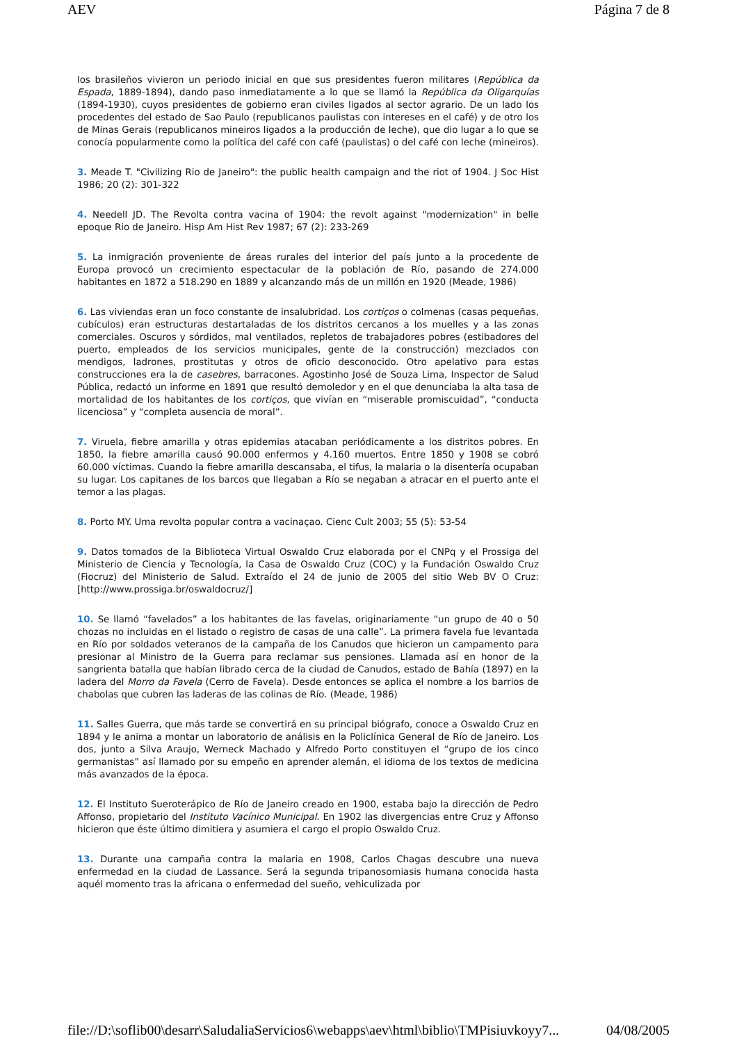AEV Página 7 de 8
los brasileños vivieron un periodo inicial en que sus presidentes fueron militares (República da Espada, 1889-1894), dando paso inmediatamente a lo que se llamó la República da Oligarquías (1894-1930), cuyos presidentes de gobierno eran civiles ligados al sector agrario. De un lado los procedentes del estado de Sao Paulo (republicanos paulistas con intereses en el café) y de otro los de Minas Gerais (republicanos mineiros ligados a la producción de leche), que dio lugar a lo que se conocía popularmente como la política del café con café (paulistas) o del café con leche (mineiros).
3. Meade T. "Civilizing Rio de Janeiro": the public health campaign and the riot of 1904. J Soc Hist 1986; 20 (2): 301-322
4. Needell JD. The Revolta contra vacina of 1904: the revolt against "modernization" in belle epoque Rio de Janeiro. Hisp Am Hist Rev 1987; 67 (2): 233-269
5. La inmigración proveniente de áreas rurales del interior del país junto a la procedente de Europa provocó un crecimiento espectacular de la población de Río, pasando de 274.000 habitantes en 1872 a 518.290 en 1889 y alcanzando más de un millón en 1920 (Meade, 1986)
6. Las viviendas eran un foco constante de insalubridad. Los cortiços o colmenas (casas pequeñas, cubículos) eran estructuras destartaladas de los distritos cercanos a los muelles y a las zonas comerciales. Oscuros y sórdidos, mal ventilados, repletos de trabajadores pobres (estibadores del puerto, empleados de los servicios municipales, gente de la construcción) mezclados con mendigos, ladrones, prostitutas y otros de oficio desconocido. Otro apelativo para estas construcciones era la de casebres, barracones. Agostinho José de Souza Lima, Inspector de Salud Pública, redactó un informe en 1891 que resultó demoledor y en el que denunciaba la alta tasa de mortalidad de los habitantes de los cortiços, que vivían en “miserable promiscuidad”, “conducta licenciosa” y “completa ausencia de moral”.
7. Viruela, fiebre amarilla y otras epidemias atacaban periódicamente a los distritos pobres. En 1850, la fiebre amarilla causó 90.000 enfermos y 4.160 muertos. Entre 1850 y 1908 se cobró 60.000 víctimas. Cuando la fiebre amarilla descansaba, el tifus, la malaria o la disentería ocupaban su lugar. Los capitanes de los barcos que llegaban a Río se negaban a atracar en el puerto ante el temor a las plagas.
8. Porto MY. Uma revolta popular contra a vacinaçao. Cienc Cult 2003; 55 (5): 53-54
9. Datos tomados de la Biblioteca Virtual Oswaldo Cruz elaborada por el CNPq y el Prossiga del Ministerio de Ciencia y Tecnología, la Casa de Oswaldo Cruz (COC) y la Fundación Oswaldo Cruz (Fiocruz) del Ministerio de Salud. Extraído el 24 de junio de 2005 del sitio Web BV O Cruz: [http://www.prossiga.br/oswaldocruz/]
10. Se llamó “favelados” a los habitantes de las favelas, originariamente “un grupo de 40 o 50 chozas no incluidas en el listado o registro de casas de una calle”. La primera favela fue levantada en Río por soldados veteranos de la campaña de los Canudos que hicieron un campamento para presionar al Ministro de la Guerra para reclamar sus pensiones. Llamada así en honor de la sangrienta batalla que habían librado cerca de la ciudad de Canudos, estado de Bahía (1897) en la ladera del Morro da Favela (Cerro de Favela). Desde entonces se aplica el nombre a los barrios de chabolas que cubren las laderas de las colinas de Río. (Meade, 1986)
11. Salles Guerra, que más tarde se convertirá en su principal biógrafo, conoce a Oswaldo Cruz en 1894 y le anima a montar un laboratorio de análisis en la Policlínica General de Río de Janeiro. Los dos, junto a Silva Araujo, Werneck Machado y Alfredo Porto constituyen el “grupo de los cinco germanistas” así llamado por su empeño en aprender alemán, el idioma de los textos de medicina más avanzados de la época.
12. El Instituto Sueroterápico de Río de Janeiro creado en 1900, estaba bajo la dirección de Pedro Affonso, propietario del Instituto Vacínico Municipal. En 1902 las divergencias entre Cruz y Affonso hicieron que éste último dimitiera y asumiera el cargo el propio Oswaldo Cruz.
13. Durante una campaña contra la malaria en 1908, Carlos Chagas descubre una nueva enfermedad en la ciudad de Lassance. Será la segunda tripanosomiasis humana conocida hasta aquél momento tras la africana o enfermedad del sueño, vehiculizada por
file://D:\soflib00\desarr\SaludaliaServicios6\webapps\aev\html\biblio\TMPisiuvkoyy7... 04/08/2005